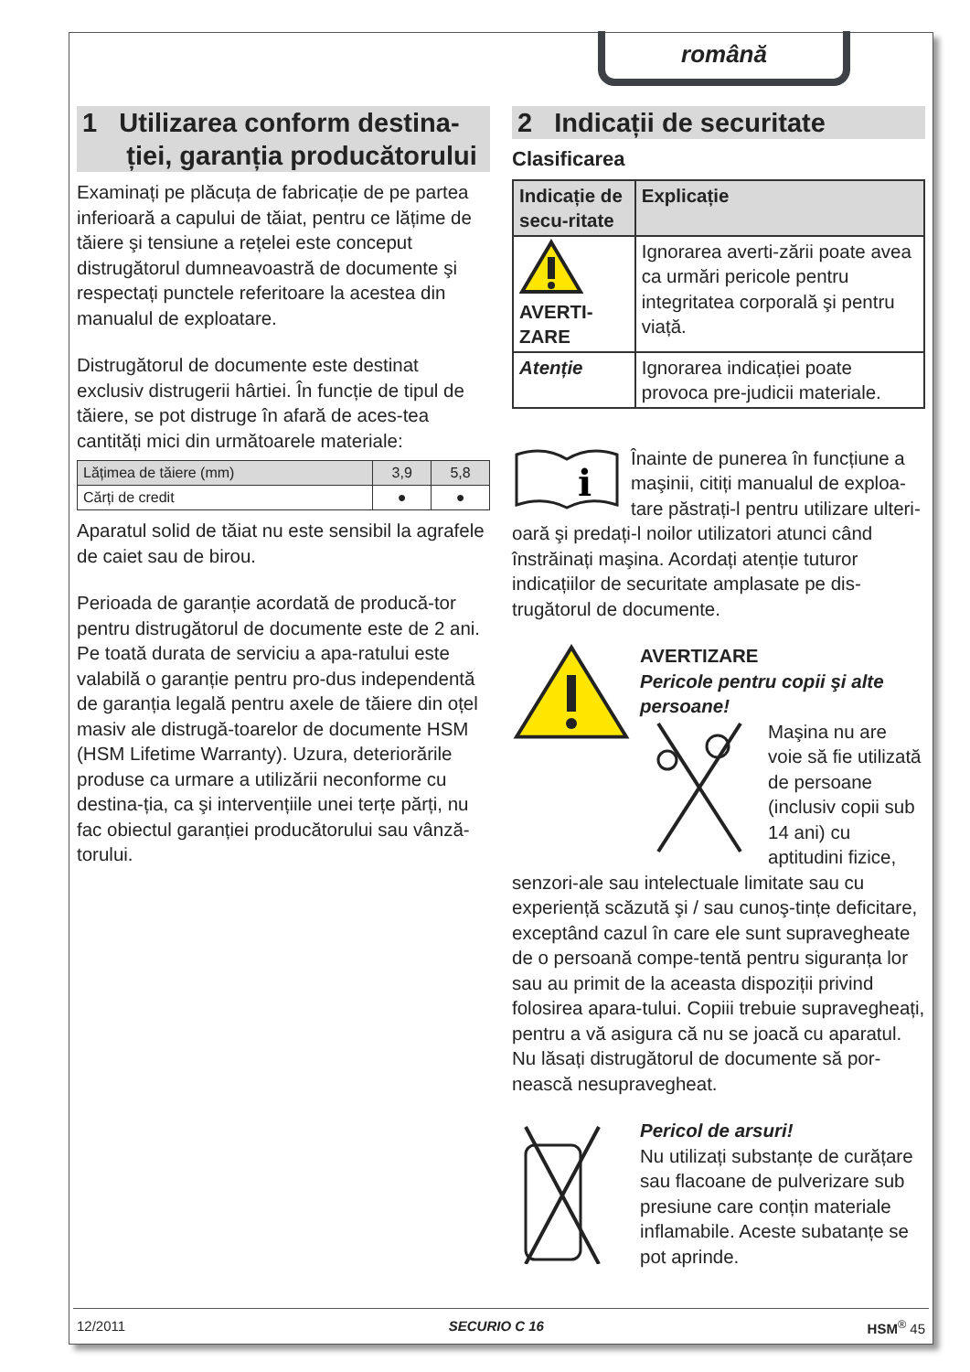română
1 Utilizarea conform destina-
ției, garanția producătorului
Examinați pe plăcuța de fabricație de pe partea inferioară a capului de tăiat, pentru ce lățime de tăiere şi tensiune a rețelei este conceput distrugătorul dumneavoastră de documente şi respectați punctele referitoare la acestea din manualul de exploatare.
Distrugătorul de documente este destinat exclusiv distrugerii hârtiei. În funcție de tipul de tăiere, se pot distruge în afară de aces-tea cantități mici din următoarele materiale:
| Lățimea de tăiere (mm) | 3,9 | 5,8 |
| Cărți de credit | ● | ● |
Aparatul solid de tăiat nu este sensibil la agrafele de caiet sau de birou.
Perioada de garanție acordată de producă-tor pentru distrugătorul de documente este de 2 ani. Pe toată durata de serviciu a apa-ratului este valabilă o garanție pentru pro-dus independentă de garanția legală pentru axele de tăiere din oțel masiv ale distrugă-toarelor de documente HSM (HSM Lifetime Warranty). Uzura, deteriorările produse ca urmare a utilizării neconforme cu destina-ția, ca şi intervențiile unei terțe părți, nu fac obiectul garanției producătorului sau vânză-torului.
2 Indicații de securitate
Clasificarea
| Indicație de secu-ritate | Explicație |
| --- | --- |
| AVERTI- ZARE | Ignorarea averti-zării poate avea ca urmări pericole pentru integritatea corporală şi pentru viață. |
| Atenție | Ignorarea indicației poate provoca pre-judicii materiale. |
i
Înainte de punerea în funcțiune a maşinii, citiți manualul de exploa-tare păstrați-l pentru utilizare ulteri-oară şi predați-l noilor utilizatori atunci când înstrăinați maşina. Acordați atenție tuturor indicațiilor de securitate amplasate pe dis-trugătorul de documente.
AVERTIZARE
Pericole pentru copii şi alte persoane!
Maşina nu are voie să fie utilizată de persoane (inclusiv copii sub 14 ani) cu aptitudini fizice, senzori-ale sau intelectuale limitate sau cu experiență scăzută şi / sau cunoş-tințe deficitare, exceptând cazul în care ele sunt supravegheate de o persoană compe-tentă pentru siguranța lor sau au primit de la aceasta dispoziții privind folosirea apara-tului. Copiii trebuie supravegheați, pentru a vă asigura că nu se joacă cu aparatul. Nu lăsați distrugătorul de documente să por-nească nesupravegheat.
Pericol de arsuri!
Nu utilizați substanțe de curățare sau flacoane de pulverizare sub presiune care conțin materiale inflamabile. Aceste subatanțe se pot aprinde.
12/2011 SECURIO C 16 HSM<sup>®</sup> 45